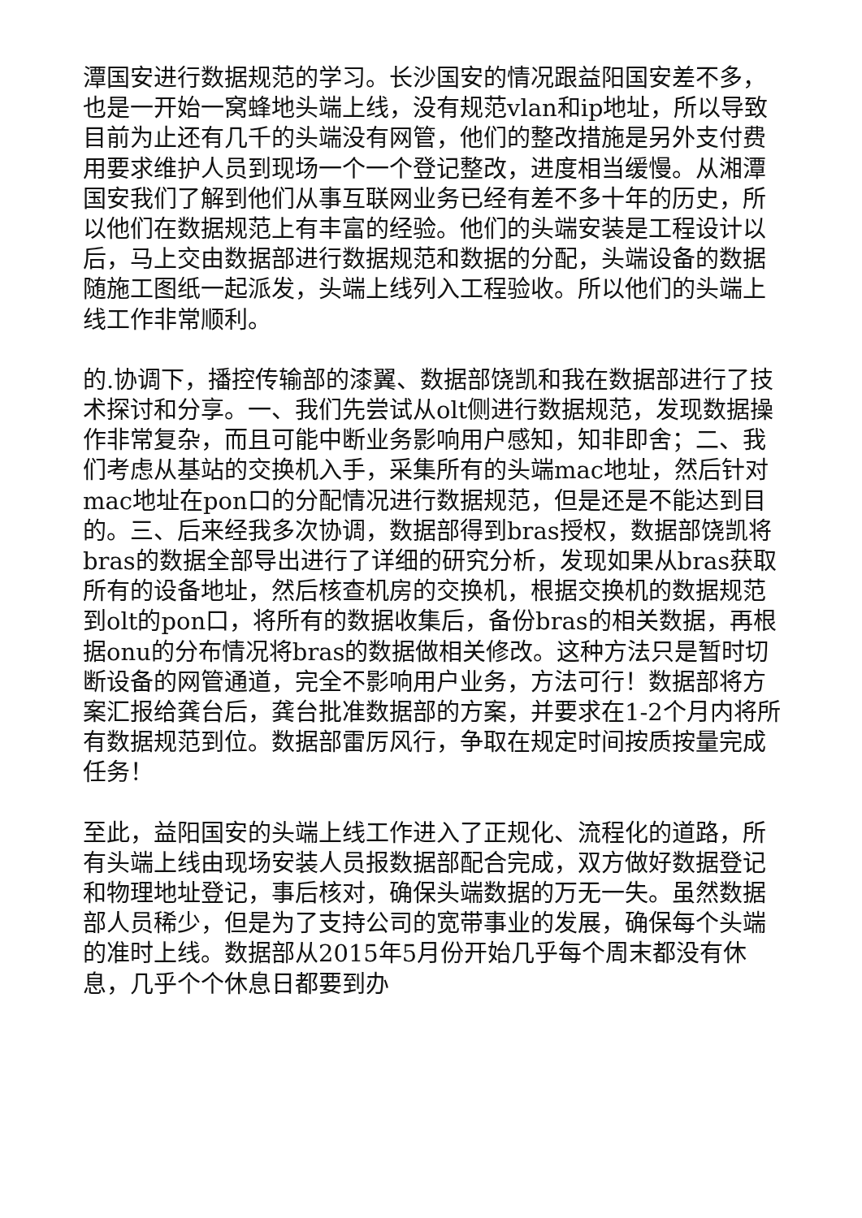潭国安进行数据规范的学习。长沙国安的情况跟益阳国安差不多，也是一开始一窝蜂地头端上线，没有规范vlan和ip地址，所以导致目前为止还有几千的头端没有网管，他们的整改措施是另外支付费用要求维护人员到现场一个一个登记整改，进度相当缓慢。从湘潭国安我们了解到他们从事互联网业务已经有差不多十年的历史，所以他们在数据规范上有丰富的经验。他们的头端安装是工程设计以后，马上交由数据部进行数据规范和数据的分配，头端设备的数据随施工图纸一起派发，头端上线列入工程验收。所以他们的头端上线工作非常顺利。
的.协调下，播控传输部的漆翼、数据部饶凯和我在数据部进行了技术探讨和分享。一、我们先尝试从olt侧进行数据规范，发现数据操作非常复杂，而且可能中断业务影响用户感知，知非即舍；二、我们考虑从基站的交换机入手，采集所有的头端mac地址，然后针对mac地址在pon口的分配情况进行数据规范，但是还是不能达到目的。三、后来经我多次协调，数据部得到bras授权，数据部饶凯将bras的数据全部导出进行了详细的研究分析，发现如果从bras获取所有的设备地址，然后核查机房的交换机，根据交换机的数据规范到olt的pon口，将所有的数据收集后，备份bras的相关数据，再根据onu的分布情况将bras的数据做相关修改。这种方法只是暂时切断设备的网管通道，完全不影响用户业务，方法可行！数据部将方案汇报给龚台后，龚台批准数据部的方案，并要求在1-2个月内将所有数据规范到位。数据部雷厉风行，争取在规定时间按质按量完成任务！
至此，益阳国安的头端上线工作进入了正规化、流程化的道路，所有头端上线由现场安装人员报数据部配合完成，双方做好数据登记和物理地址登记，事后核对，确保头端数据的万无一失。虽然数据部人员稀少，但是为了支持公司的宽带事业的发展，确保每个头端的准时上线。数据部从2015年5月份开始几乎每个周末都没有休息，几乎个个休息日都要到办